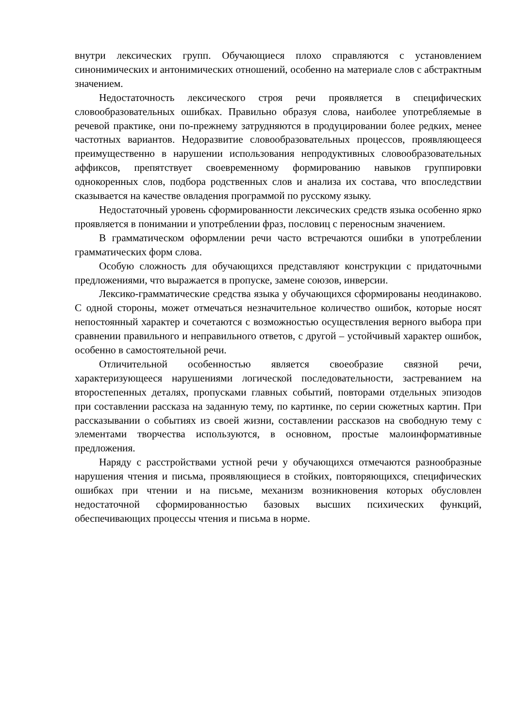внутри лексических групп. Обучающиеся плохо справляются с установлением синонимических и антонимических отношений, особенно на материале слов с абстрактным значением.
Недостаточность лексического строя речи проявляется в специфических словообразовательных ошибках. Правильно образуя слова, наиболее употребляемые в речевой практике, они по-прежнему затрудняются в продуцировании более редких, менее частотных вариантов. Недоразвитие словообразовательных процессов, проявляющееся преимущественно в нарушении использования непродуктивных словообразовательных аффиксов, препятствует своевременному формированию навыков группировки однокоренных слов, подбора родственных слов и анализа их состава, что впоследствии сказывается на качестве овладения программой по русскому языку.
Недостаточный уровень сформированности лексических средств языка особенно ярко проявляется в понимании и употреблении фраз, пословиц с переносным значением.
В грамматическом оформлении речи часто встречаются ошибки в употреблении грамматических форм слова.
Особую сложность для обучающихся представляют конструкции с придаточными предложениями, что выражается в пропуске, замене союзов, инверсии.
Лексико-грамматические средства языка у обучающихся сформированы неодинаково. С одной стороны, может отмечаться незначительное количество ошибок, которые носят непостоянный характер и сочетаются с возможностью осуществления верного выбора при сравнении правильного и неправильного ответов, с другой – устойчивый характер ошибок, особенно в самостоятельной речи.
Отличительной особенностью является своеобразие связной речи, характеризующееся нарушениями логической последовательности, застреванием на второстепенных деталях, пропусками главных событий, повторами отдельных эпизодов при составлении рассказа на заданную тему, по картинке, по серии сюжетных картин. При рассказывании о событиях из своей жизни, составлении рассказов на свободную тему с элементами творчества используются, в основном, простые малоинформативные предложения.
Наряду с расстройствами устной речи у обучающихся отмечаются разнообразные нарушения чтения и письма, проявляющиеся в стойких, повторяющихся, специфических ошибках при чтении и на письме, механизм возникновения которых обусловлен недостаточной сформированностью базовых высших психических функций, обеспечивающих процессы чтения и письма в норме.